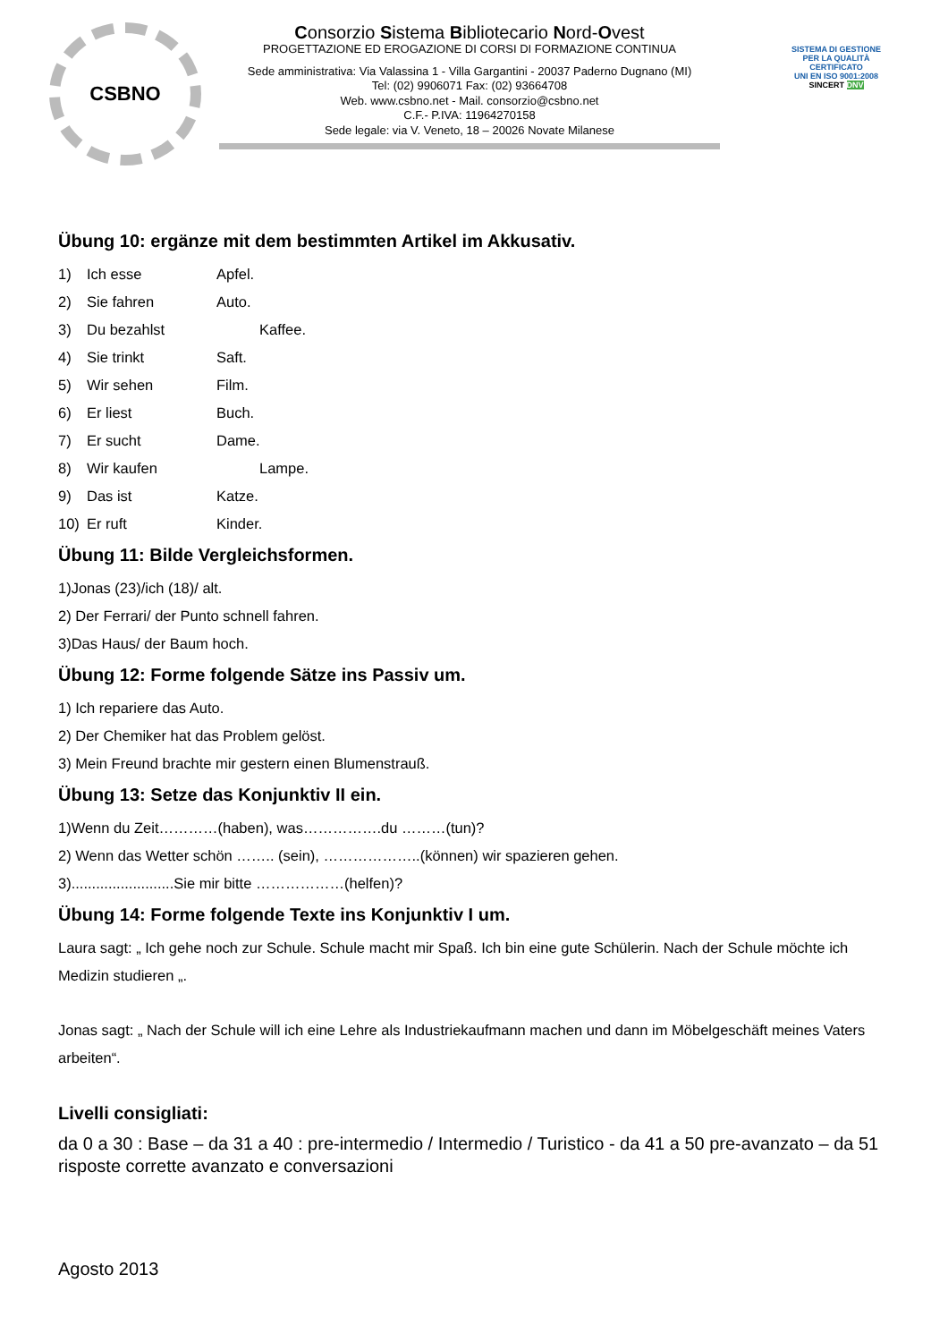CSBNO
Consorzio Sistema Bibliotecario Nord-Ovest
PROGETTAZIONE ED EROGAZIONE DI CORSI DI FORMAZIONE CONTINUA
Sede amministrativa: Via Valassina 1 - Villa Gargantini - 20037 Paderno Dugnano (MI)
Tel: (02) 9906071 Fax: (02) 93664708
Web. www.csbno.net - Mail. consorzio@csbno.net
C.F.- P.IVA: 11964270158
Sede legale: via V. Veneto, 18 – 20026 Novate Milanese
SISTEMA DI GESTIONE PER LA QUALITÀ CERTIFICATO
UNI EN ISO 9001:2008
SINCERT DNV
Übung 10: ergänze mit dem bestimmten Artikel im Akkusativ.
1) Ich esse Apfel.
2) Sie fahren Auto.
3) Du bezahlst Kaffee.
4) Sie trinkt Saft.
5) Wir sehen Film.
6) Er liest Buch.
7) Er sucht Dame.
8) Wir kaufen Lampe.
9) Das ist Katze.
10) Er ruft Kinder.
Übung 11: Bilde Vergleichsformen.
1)Jonas (23)/ich (18)/ alt.
2) Der Ferrari/ der Punto schnell fahren.
3)Das Haus/ der Baum hoch.
Übung 12: Forme folgende Sätze ins Passiv um.
1) Ich repariere das Auto.
2) Der Chemiker hat das Problem gelöst.
3) Mein Freund brachte mir gestern einen Blumenstrauß.
Übung 13: Setze das Konjunktiv II ein.
1)Wenn du Zeit…………(haben), was…………….du ………(tun)?
2) Wenn das Wetter schön …….. (sein), ………………..(können) wir spazieren gehen.
3).........................Sie mir bitte ………………(helfen)?
Übung 14: Forme folgende Texte ins Konjunktiv I um.
Laura sagt: „ Ich gehe noch zur Schule. Schule macht mir Spaß. Ich bin eine gute Schülerin. Nach der Schule möchte ich Medizin studieren „.
Jonas sagt: „ Nach der Schule will ich eine Lehre als Industriekaufmann machen und dann im Möbelgeschäft meines Vaters arbeiten“.
Livelli consigliati:
da 0 a 30 : Base – da 31 a 40 : pre-intermedio / Intermedio / Turistico - da 41 a 50 pre-avanzato – da 51 risposte corrette avanzato e conversazioni
Agosto 2013